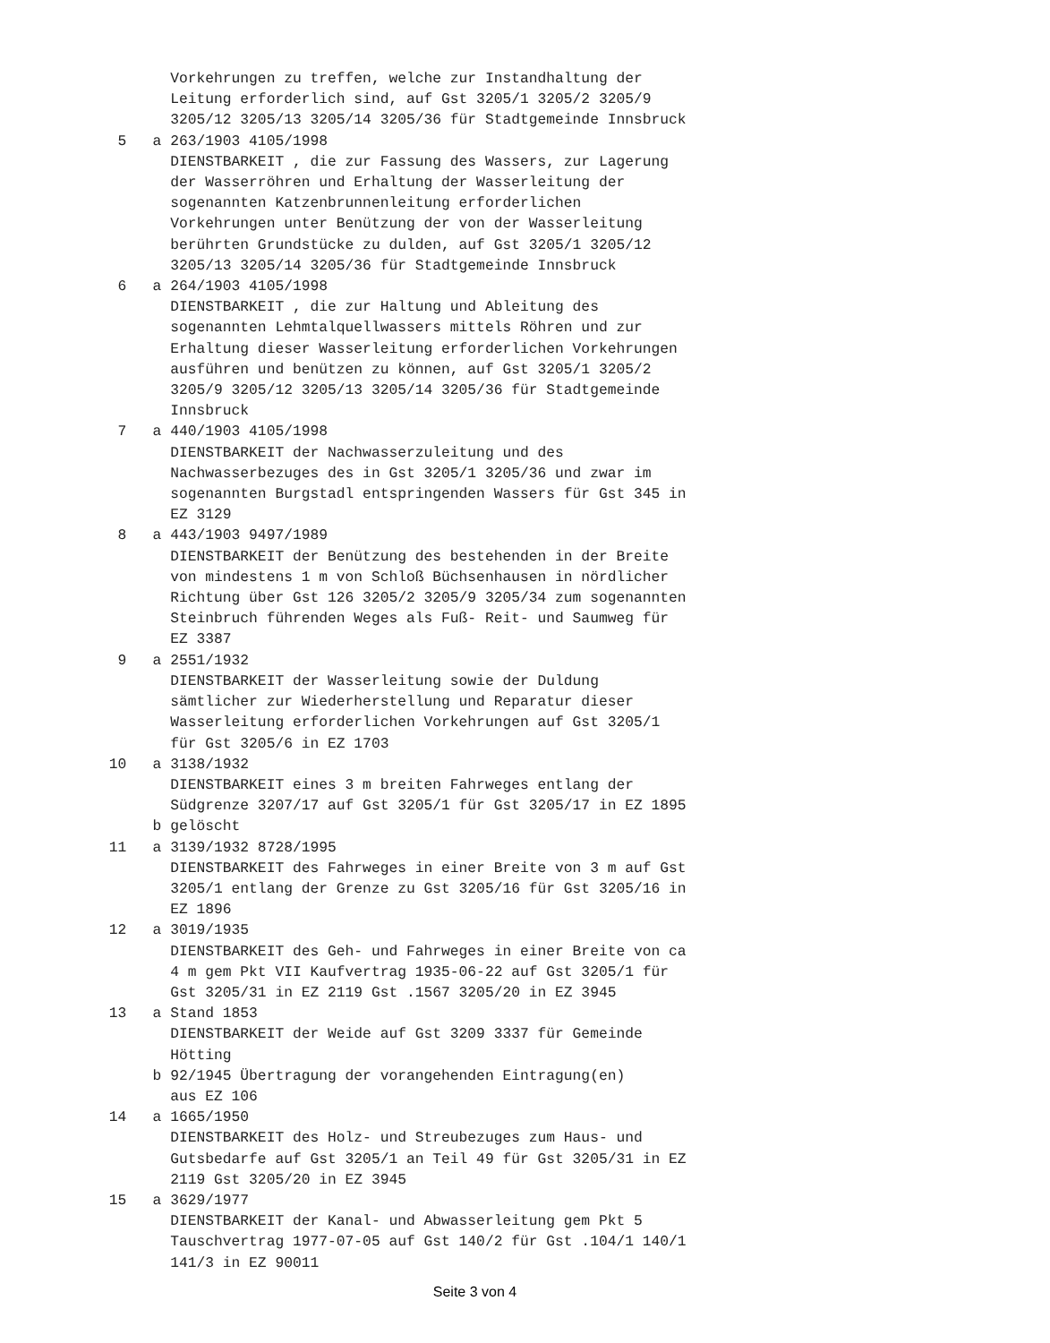Vorkehrungen zu treffen, welche zur Instandhaltung der
        Leitung erforderlich sind, auf Gst 3205/1 3205/2 3205/9
        3205/12 3205/13 3205/14 3205/36 für Stadtgemeinde Innsbruck
  5   a 263/1903 4105/1998
        DIENSTBARKEIT , die zur Fassung des Wassers, zur Lagerung
        der Wasserröhren und Erhaltung der Wasserleitung der
        sogenannten Katzenbrunnenleitung erforderlichen
        Vorkehrungen unter Benützung der von der Wasserleitung
        berührten Grundstücke zu dulden, auf Gst 3205/1 3205/12
        3205/13 3205/14 3205/36 für Stadtgemeinde Innsbruck
  6   a 264/1903 4105/1998
        DIENSTBARKEIT , die zur Haltung und Ableitung des
        sogenannten Lehmtalquellwassers mittels Röhren und zur
        Erhaltung dieser Wasserleitung erforderlichen Vorkehrungen
        ausführen und benützen zu können, auf Gst 3205/1 3205/2
        3205/9 3205/12 3205/13 3205/14 3205/36 für Stadtgemeinde
        Innsbruck
  7   a 440/1903 4105/1998
        DIENSTBARKEIT der Nachwasserzuleitung und des
        Nachwasserbezuges des in Gst 3205/1 3205/36 und zwar im
        sogenannten Burgstadl entspringenden Wassers für Gst 345 in
        EZ 3129
  8   a 443/1903 9497/1989
        DIENSTBARKEIT der Benützung des bestehenden in der Breite
        von mindestens 1 m von Schloß Büchsenhausen in nördlicher
        Richtung über Gst 126 3205/2 3205/9 3205/34 zum sogenannten
        Steinbruch führenden Weges als Fuß- Reit- und Saumweg für
        EZ 3387
  9   a 2551/1932
        DIENSTBARKEIT der Wasserleitung sowie der Duldung
        sämtlicher zur Wiederherstellung und Reparatur dieser
        Wasserleitung erforderlichen Vorkehrungen auf Gst 3205/1
        für Gst 3205/6 in EZ 1703
 10   a 3138/1932
        DIENSTBARKEIT eines 3 m breiten Fahrweges entlang der
        Südgrenze 3207/17 auf Gst 3205/1 für Gst 3205/17 in EZ 1895
      b gelöscht
 11   a 3139/1932 8728/1995
        DIENSTBARKEIT des Fahrweges in einer Breite von 3 m auf Gst
        3205/1 entlang der Grenze zu Gst 3205/16 für Gst 3205/16 in
        EZ 1896
 12   a 3019/1935
        DIENSTBARKEIT des Geh- und Fahrweges in einer Breite von ca
        4 m gem Pkt VII Kaufvertrag 1935-06-22 auf Gst 3205/1 für
        Gst 3205/31 in EZ 2119 Gst .1567 3205/20 in EZ 3945
 13   a Stand 1853
        DIENSTBARKEIT der Weide auf Gst 3209 3337 für Gemeinde
        Hötting
      b 92/1945 Übertragung der vorangehenden Eintragung(en)
        aus EZ 106
 14   a 1665/1950
        DIENSTBARKEIT des Holz- und Streubezuges zum Haus- und
        Gutsbedarfe auf Gst 3205/1 an Teil 49 für Gst 3205/31 in EZ
        2119 Gst 3205/20 in EZ 3945
 15   a 3629/1977
        DIENSTBARKEIT der Kanal- und Abwasserleitung gem Pkt 5
        Tauschvertrag 1977-07-05 auf Gst 140/2 für Gst .104/1 140/1
        141/3 in EZ 90011
Seite 3 von 4